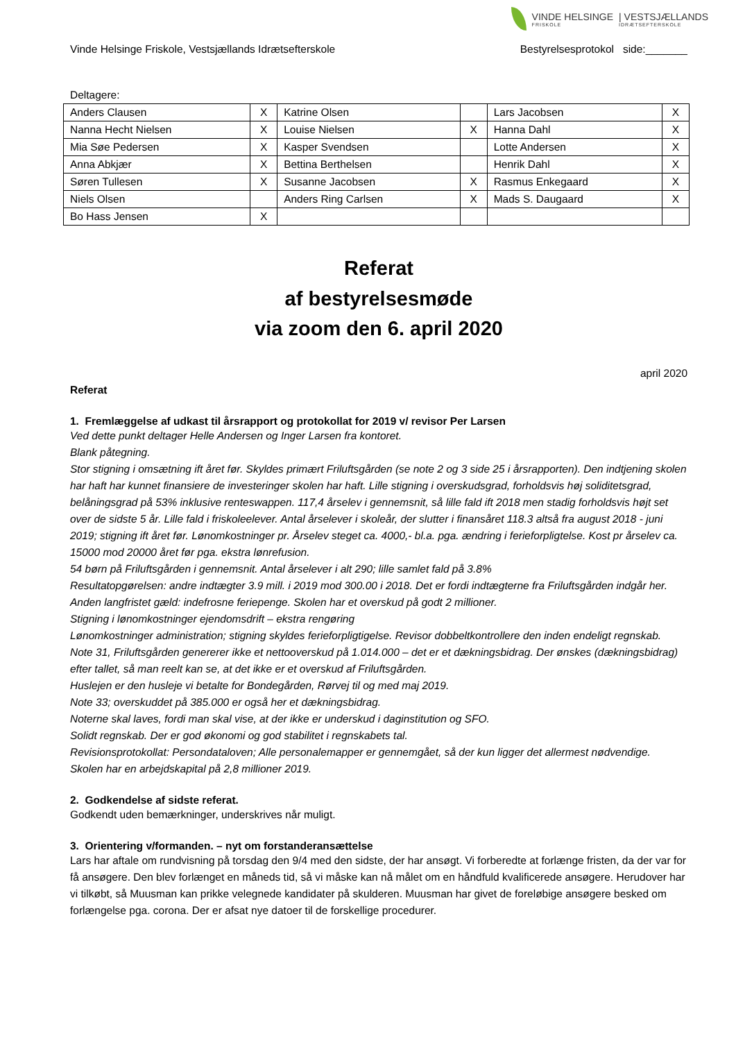VINDE HELSINGE
FRISKOLE
| VESTSJÆLLANDS
IDRÆTSEFTERSKOLE
Vinde Helsinge Friskole, Vestsjællands Idrætsefterskole Bestyrelsesprotokol side:_______
Deltagere:
| Anders Clausen | X | Katrine Olsen | | Lars Jacobsen | X |
| Nanna Hecht Nielsen | X | Louise Nielsen | X | Hanna Dahl | X |
| Mia Søe Pedersen | X | Kasper Svendsen | | Lotte Andersen | X |
| Anna Abkjær | X | Bettina Berthelsen | | Henrik Dahl | X |
| Søren Tullesen | X | Susanne Jacobsen | X | Rasmus Enkegaard | X |
| Niels Olsen | | Anders Ring Carlsen | X | Mads S. Daugaard | X |
| Bo Hass Jensen | X | | | | |
Referat
af bestyrelsesmøde
via zoom den 6. april 2020
april 2020
Referat
1. Fremlæggelse af udkast til årsrapport og protokollat for 2019 v/ revisor Per Larsen
Ved dette punkt deltager Helle Andersen og Inger Larsen fra kontoret.
Blank påtegning.
Stor stigning i omsætning ift året før. Skyldes primært Friluftsgården (se note 2 og 3 side 25 i årsrapporten). Den indtjening skolen har haft har kunnet finansiere de investeringer skolen har haft. Lille stigning i overskudsgrad, forholdsvis høj soliditetsgrad, belåningsgrad på 53% inklusive renteswappen. 117,4 årselev i gennemsnit, så lille fald ift 2018 men stadig forholdsvis højt set over de sidste 5 år. Lille fald i friskoleelever. Antal årselever i skoleår, der slutter i finansåret 118.3 altså fra august 2018 - juni 2019; stigning ift året før. Lønomkostninger pr. Årselev steget ca. 4000,- bl.a. pga. ændring i ferieforpligtelse. Kost pr årselev ca. 15000 mod 20000 året før pga. ekstra lønrefusion.
54 børn på Friluftsgården i gennemsnit. Antal årselever i alt 290; lille samlet fald på 3.8%
Resultatopgørelsen: andre indtægter 3.9 mill. i 2019 mod 300.00 i 2018. Det er fordi indtægterne fra Friluftsgården indgår her.
Anden langfristet gæld: indefrosne feriepenge. Skolen har et overskud på godt 2 millioner.
Stigning i lønomkostninger ejendomsdrift – ekstra rengøring
Lønomkostninger administration; stigning skyldes ferieforpligtigelse. Revisor dobbeltkontrollere den inden endeligt regnskab.
Note 31, Friluftsgården genererer ikke et nettooverskud på 1.014.000 – det er et dækningsbidrag. Der ønskes (dækningsbidrag) efter tallet, så man reelt kan se, at det ikke er et overskud af Friluftsgården.
Huslejen er den husleje vi betalte for Bondegården, Rørvej til og med maj 2019.
Note 33; overskuddet på 385.000 er også her et dækningsbidrag.
Noterne skal laves, fordi man skal vise, at der ikke er underskud i daginstitution og SFO.
Solidt regnskab. Der er god økonomi og god stabilitet i regnskabets tal.
Revisionsprotokollat: Persondataloven; Alle personalemapper er gennemgået, så der kun ligger det allermest nødvendige.
Skolen har en arbejdskapital på 2,8 millioner 2019.
2. Godkendelse af sidste referat.
Godkendt uden bemærkninger, underskrives når muligt.
3. Orientering v/formanden. – nyt om forstanderansættelse
Lars har aftale om rundvisning på torsdag den 9/4 med den sidste, der har ansøgt. Vi forberedte at forlænge fristen, da der var for få ansøgere. Den blev forlænget en måneds tid, så vi måske kan nå målet om en håndfuld kvalificerede ansøgere. Herudover har vi tilkøbt, så Muusman kan prikke velegnede kandidater på skulderen. Muusman har givet de foreløbige ansøgere besked om forlængelse pga. corona. Der er afsat nye datoer til de forskellige procedurer.